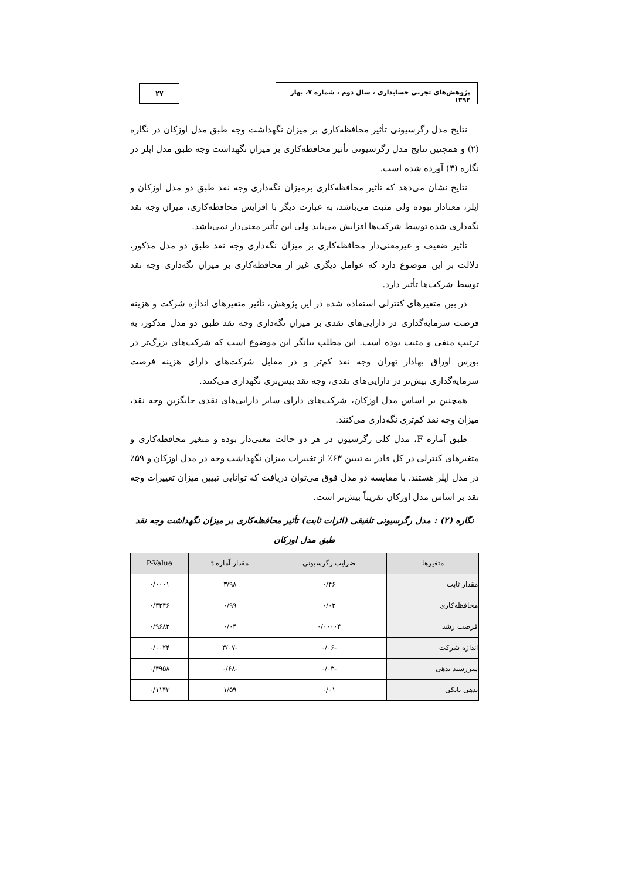پژوهش‌های تجربی حسابداری ، سال دوم ، شماره ۷، بهار ۱۳۹۲
۲۷
نتایج مدل رگرسیونی تأثیر محافظه‌کاری بر میزان نگهداشت وجه طبق مدل اوزکان در نگاره (۲) و همچنین نتایج مدل رگرسیونی تأثیر محافظه‌کاری بر میزان نگهداشت وجه طبق مدل اپلر در نگاره (۳) آورده شده است.
نتایج نشان می‌دهد که تأثیر محافظه‌کاری برمیزان نگه‌داری وجه نقد طبق دو مدل اوزکان و اپلر، معنادار نبوده ولی مثبت می‌باشد، به عبارت دیگر با افزایش محافظه‌کاری، میزان وجه نقد نگه‌داری شده توسط شرکت‌ها افزایش می‌یابد ولی این تأثیر معنی‌دار نمی‌باشد.
تأثیر ضعیف و غیرمعنی‌دار محافظه‌کاری بر میزان نگه‌داری وجه نقد طبق دو مدل مذکور، دلالت بر این موضوع دارد که عوامل دیگری غیر از محافظه‌کاری بر میزان نگه‌داری وجه نقد توسط شرکت‌ها تأثیر دارد.
در بین متغیرهای کنترلی استفاده شده در این پژوهش، تأثیر متغیرهای اندازه شرکت و هزینه فرصت سرمایه‌گذاری در دارایی‌های نقدی بر میزان نگه‌داری وجه نقد طبق دو مدل مذکور، به ترتیب منفی و مثبت بوده است. این مطلب بیانگر این موضوع است که شرکت‌های بزرگ‌تر در بورس اوراق بهادار تهران وجه نقد کم‌تر و در مقابل شرکت‌های دارای هزینه فرصت سرمایه‌گذاری بیش‌تر در دارایی‌های نقدی، وجه نقد بیش‌تری نگهداری می‌کنند.
همچنین بر اساس مدل اوزکان، شرکت‌های دارای سایر دارایی‌های نقدی جایگزین وجه نقد، میزان وجه نقد کم‌تری نگه‌داری می‌کنند.
طبق آماره F، مدل کلی رگرسیون در هر دو حالت معنی‌دار بوده و متغیر محافظه‌کاری و متغیرهای کنترلی در کل قادر به تبیین ۶۳٪ از تغییرات میزان نگهداشت وجه در مدل اوزکان و ۵۹٪ در مدل اپلر هستند. با مقایسه دو مدل فوق می‌توان دریافت که توانایی تبیین میزان تغییرات وجه نقد بر اساس مدل اوزکان تقریباً بیش‌تر است.
نگاره (۲) : مدل رگرسیونی تلفیقی (اثرات ثابت) تأثیر محافظه‌کاری بر میزان نگهداشت وجه نقد طبق مدل اوزکان
| متغیرها | ضرایب رگرسیونی | مقدار آماره t | P-Value |
| --- | --- | --- | --- |
| مقدار ثابت | ۰/۴۶ | ۳/۹۸ | ۰/۰۰۰۱ |
| محافظه‌کاری | ۰/۰۳ | ۰/۹۹ | ۰/۳۲۴۶ |
| فرصت رشد | ۰/۰۰۰۰۴ | ۰/۰۴ | ۰/۹۶۸۲ |
| اندازه شرکت | -۰/۰۶ | -۳/۰۷ | ۰/۰۰۲۴ |
| سررسید بدهی | -۰/۰۳ | -۰/۶۸ | ۰/۴۹۵۸ |
| بدهی بانکی | ۰/۰۱ | ۱/۵۹ | ۰/۱۱۴۳ |